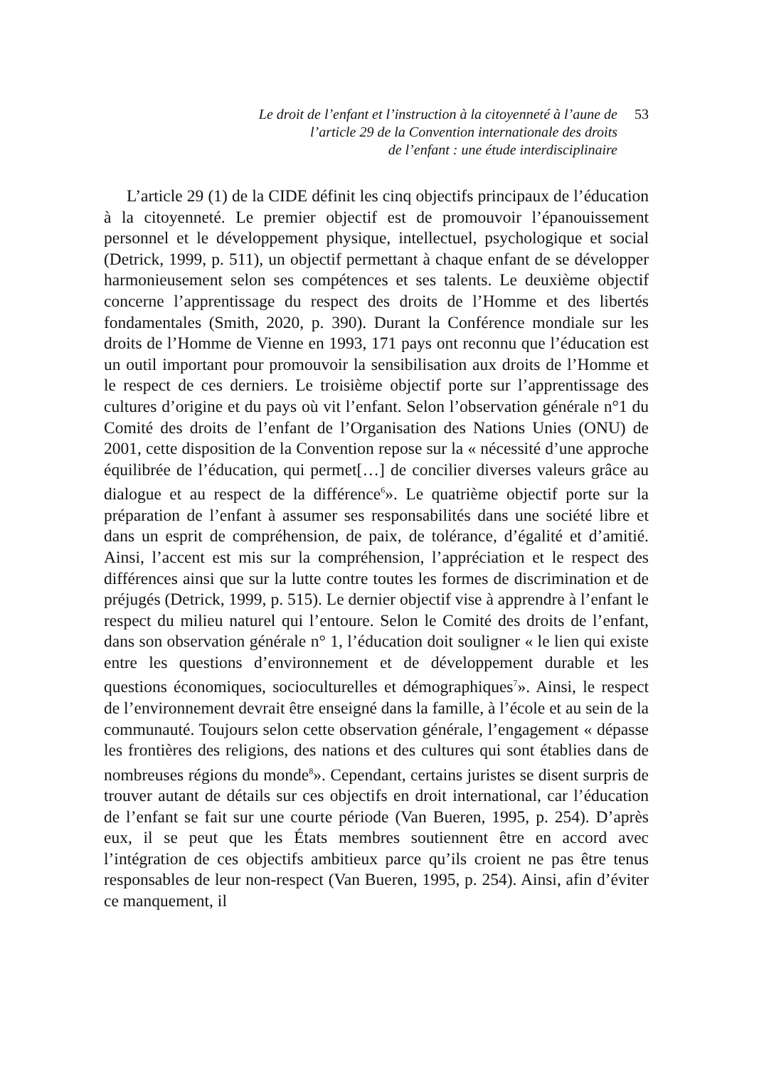Le droit de l’enfant et l’instruction à la citoyenneté à l’aune de
l’article 29 de la Convention internationale des droits
de l’enfant : une étude interdisciplinaire
53
L’article 29 (1) de la CIDE définit les cinq objectifs principaux de l’éducation à la citoyenneté. Le premier objectif est de promouvoir l’épanouissement personnel et le développement physique, intellectuel, psychologique et social (Detrick, 1999, p. 511), un objectif permettant à chaque enfant de se développer harmonieusement selon ses compétences et ses talents. Le deuxième objectif concerne l’apprentissage du respect des droits de l’Homme et des libertés fondamentales (Smith, 2020, p. 390). Durant la Conférence mondiale sur les droits de l’Homme de Vienne en 1993, 171 pays ont reconnu que l’éducation est un outil important pour promouvoir la sensibilisation aux droits de l’Homme et le respect de ces derniers. Le troisième objectif porte sur l’apprentissage des cultures d’origine et du pays où vit l’enfant. Selon l’observation générale n°1 du Comité des droits de l’enfant de l’Organisation des Nations Unies (ONU) de 2001, cette disposition de la Convention repose sur la « nécessité d’une approche équilibrée de l’éducation, qui permet[…] de concilier diverses valeurs grâce au dialogue et au respect de la différence<sup>6</sup>». Le quatrième objectif porte sur la préparation de l’enfant à assumer ses responsabilités dans une société libre et dans un esprit de compréhension, de paix, de tolérance, d’égalité et d’amitié. Ainsi, l’accent est mis sur la compréhension, l’appréciation et le respect des différences ainsi que sur la lutte contre toutes les formes de discrimination et de préjugés (Detrick, 1999, p. 515). Le dernier objectif vise à apprendre à l’enfant le respect du milieu naturel qui l’entoure. Selon le Comité des droits de l’enfant, dans son observation générale n° 1, l’éducation doit souligner « le lien qui existe entre les questions d’environnement et de développement durable et les questions économiques, socioculturelles et démographiques<sup>7</sup>». Ainsi, le respect de l’environnement devrait être enseigné dans la famille, à l’école et au sein de la communauté. Toujours selon cette observation générale, l’engagement « dépasse les frontières des religions, des nations et des cultures qui sont établies dans de nombreuses régions du monde<sup>8</sup>». Cependant, certains juristes se disent surpris de trouver autant de détails sur ces objectifs en droit international, car l’éducation de l’enfant se fait sur une courte période (Van Bueren, 1995, p. 254). D’après eux, il se peut que les États membres soutiennent être en accord avec l’intégration de ces objectifs ambitieux parce qu’ils croient ne pas être tenus responsables de leur non-respect (Van Bueren, 1995, p. 254). Ainsi, afin d’éviter ce manquement, il